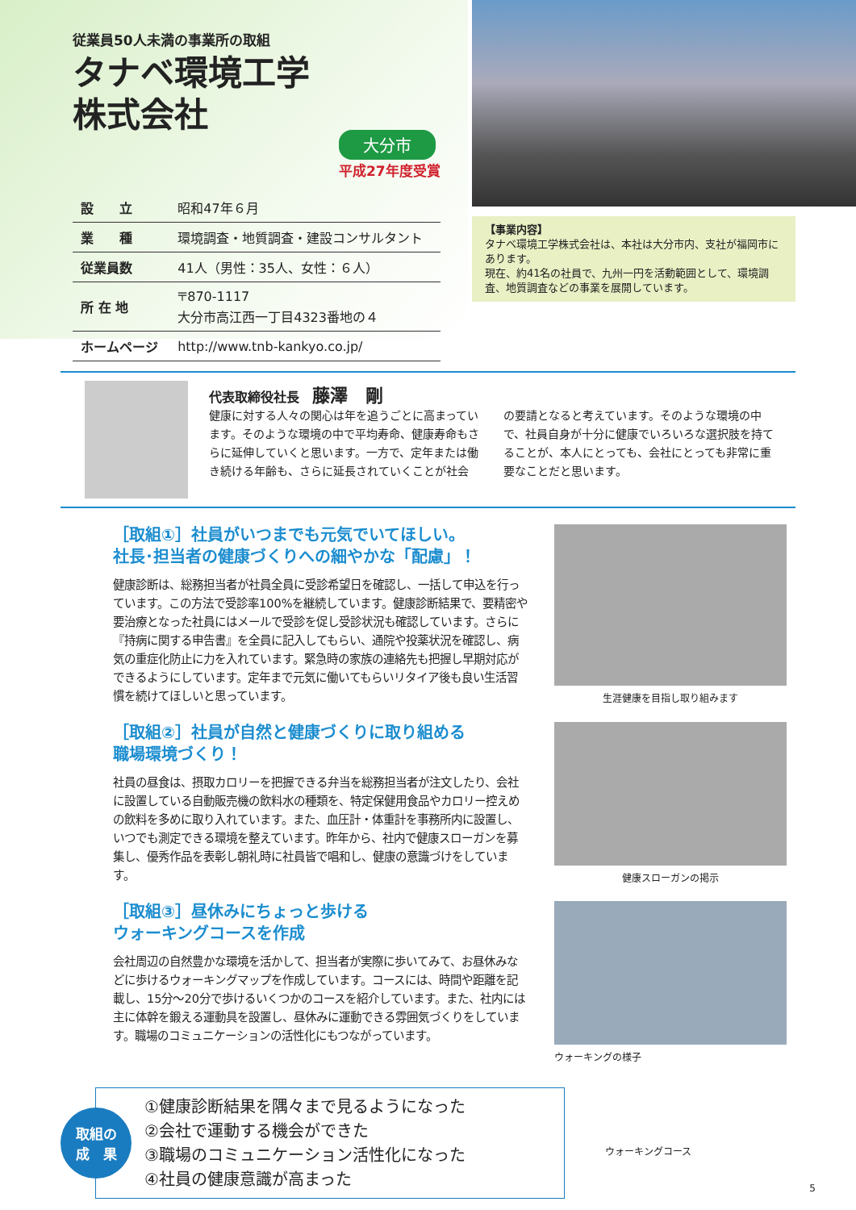従業員50人未満の事業所の取組
タナベ環境工学
株式会社
大分市
平成27年度受賞
| 設 立 | 昭和47年６月 |
| 業 種 | 環境調査・地質調査・建設コンサルタント |
| 従業員数 | 41人（男性：35人、女性：６人） |
| 所 在 地 | 〒870-1117 大分市高江西一丁目4323番地の４ |
| ホームページ | http://www.tnb-kankyo.co.jp/ |
【事業内容】
タナベ環境工学株式会社は、本社は大分市内、支社が福岡市にあります。
現在、約41名の社員で、九州一円を活動範囲として、環境調査、地質調査などの事業を展開しています。
代表取締役社長　藤澤　剛
健康に対する人々の関心は年を追うごとに高まっています。そのような環境の中で平均寿命、健康寿命もさらに延伸していくと思います。一方で、定年または働き続ける年齢も、さらに延長されていくことが社会の要請となると考えています。そのような環境の中で、社員自身が十分に健康でいろいろな選択肢を持てることが、本人にとっても、会社にとっても非常に重要なことだと思います。
［取組①］社員がいつまでも元気でいてほしい。
社長･担当者の健康づくりへの細やかな「配慮」！
健康診断は、総務担当者が社員全員に受診希望日を確認し、一括して申込を行っています。この方法で受診率100%を継続しています。健康診断結果で、要精密や要治療となった社員にはメールで受診を促し受診状況も確認しています。さらに『持病に関する申告書』を全員に記入してもらい、通院や投薬状況を確認し、病気の重症化防止に力を入れています。緊急時の家族の連絡先も把握し早期対応ができるようにしています。定年まで元気に働いてもらいリタイア後も良い生活習慣を続けてほしいと思っています。
生涯健康を目指し取り組みます
［取組②］社員が自然と健康づくりに取り組める
職場環境づくり！
社員の昼食は、摂取カロリーを把握できる弁当を総務担当者が注文したり、会社に設置している自動販売機の飲料水の種類を、特定保健用食品やカロリー控えめの飲料を多めに取り入れています。また、血圧計・体重計を事務所内に設置し、いつでも測定できる環境を整えています。昨年から、社内で健康スローガンを募集し、優秀作品を表彰し朝礼時に社員皆で唱和し、健康の意識づけをしています。
健康スローガンの掲示
［取組③］昼休みにちょっと歩ける
ウォーキングコースを作成
会社周辺の自然豊かな環境を活かして、担当者が実際に歩いてみて、お昼休みなどに歩けるウォーキングマップを作成しています。コースには、時間や距離を記載し、15分～20分で歩けるいくつかのコースを紹介しています。また、社内には主に体幹を鍛える運動具を設置し、昼休みに運動できる雰囲気づくりをしています。職場のコミュニケーションの活性化にもつながっています。
ウォーキングの様子
取組の
成　果
①健康診断結果を隅々まで見るようになった
②会社で運動する機会ができた
③職場のコミュニケーション活性化になった
④社員の健康意識が高まった
ウォーキングコース
5